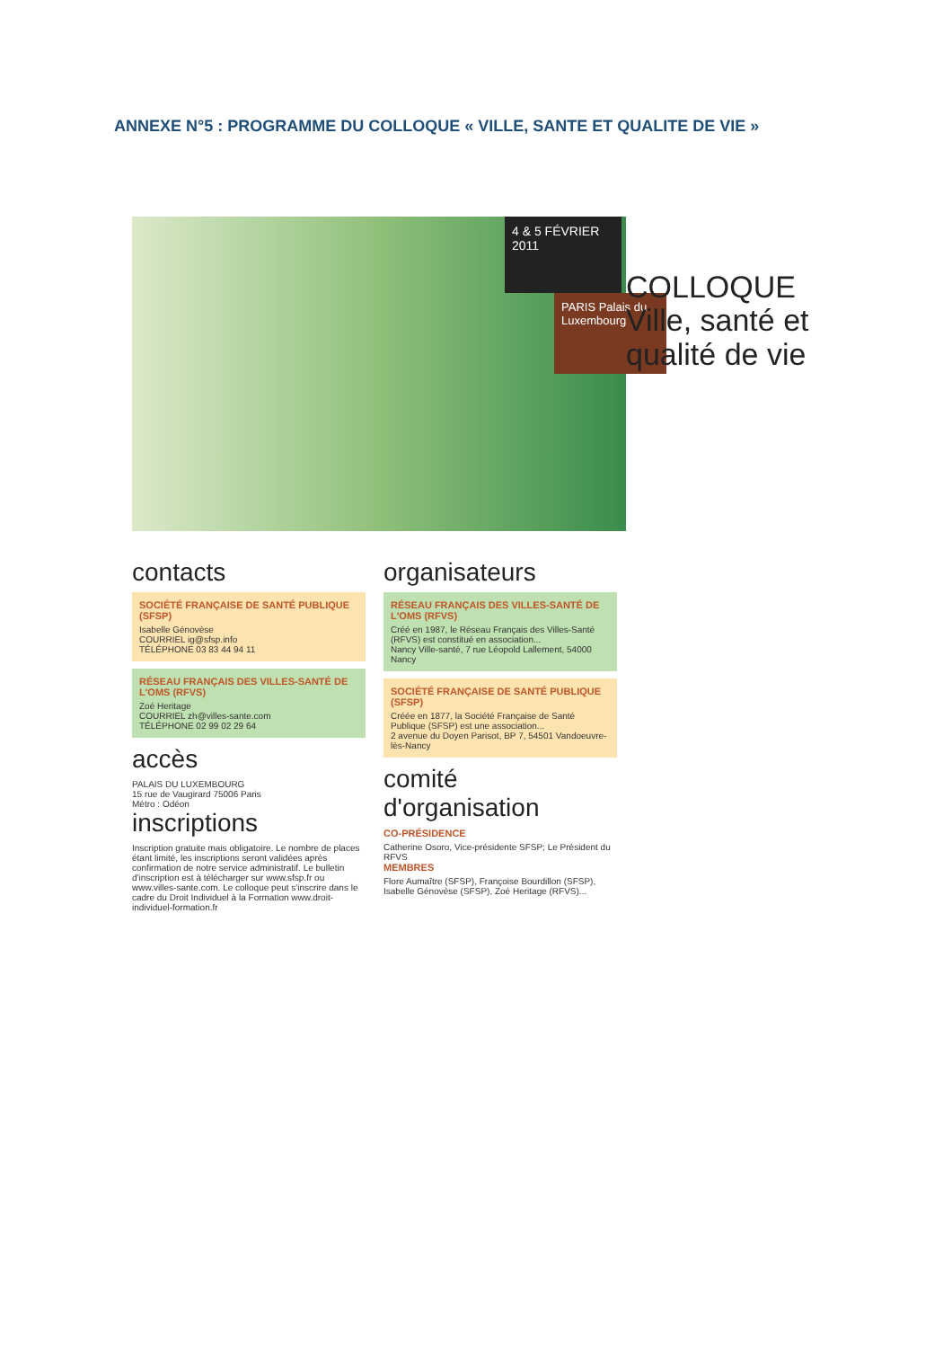ANNEXE N°5 : PROGRAMME DU COLLOQUE « VILLE, SANTE ET QUALITE DE VIE »
4 & 5 FÉVRIER 2011
PARIS Palais du Luxembourg
COLLOQUE
Ville, santé et qualité de vie
contacts
SOCIÉTÉ FRANÇAISE DE SANTÉ PUBLIQUE (SFSP)
Isabelle Génovèse
COURRIEL ig@sfsp.info
TÉLÉPHONE 03 83 44 94 11
RÉSEAU FRANÇAIS DES VILLES-SANTÉ DE L'OMS (RFVS)
Zoé Heritage
COURRIEL zh@villes-sante.com
TÉLÉPHONE 02 99 02 29 64
accès
PALAIS DU LUXEMBOURG
15 rue de Vaugirard 75006 Paris
Métro : Odéon
inscriptions
Inscription gratuite mais obligatoire. Le nombre de places étant limité, les inscriptions seront validées après confirmation de notre service administratif. Le bulletin d'inscription est à télécharger sur www.sfsp.fr ou www.villes-sante.com. Le colloque peut s'inscrire dans le cadre du Droit Individuel à la Formation www.droit-individuel-formation.fr
organisateurs
RÉSEAU FRANÇAIS DES VILLES-SANTÉ DE L'OMS (RFVS)
Créé en 1987, le Réseau Français des Villes-Santé (RFVS) est constitué en association...
Nancy Ville-santé, 7 rue Léopold Lallement, 54000 Nancy
SOCIÉTÉ FRANÇAISE DE SANTÉ PUBLIQUE (SFSP)
Créée en 1877, la Société Française de Santé Publique (SFSP) est une association...
2 avenue du Doyen Parisot, BP 7, 54501 Vandoeuvre-lès-Nancy
comité d'organisation
CO-PRÉSIDENCE
Catherine Osoro, Vice-présidente SFSP; Le Président du RFVS
MEMBRES
Flore Aumaître (SFSP), Françoise Bourdillon (SFSP), Isabelle Génovèse (SFSP), Zoé Heritage (RFVS)...